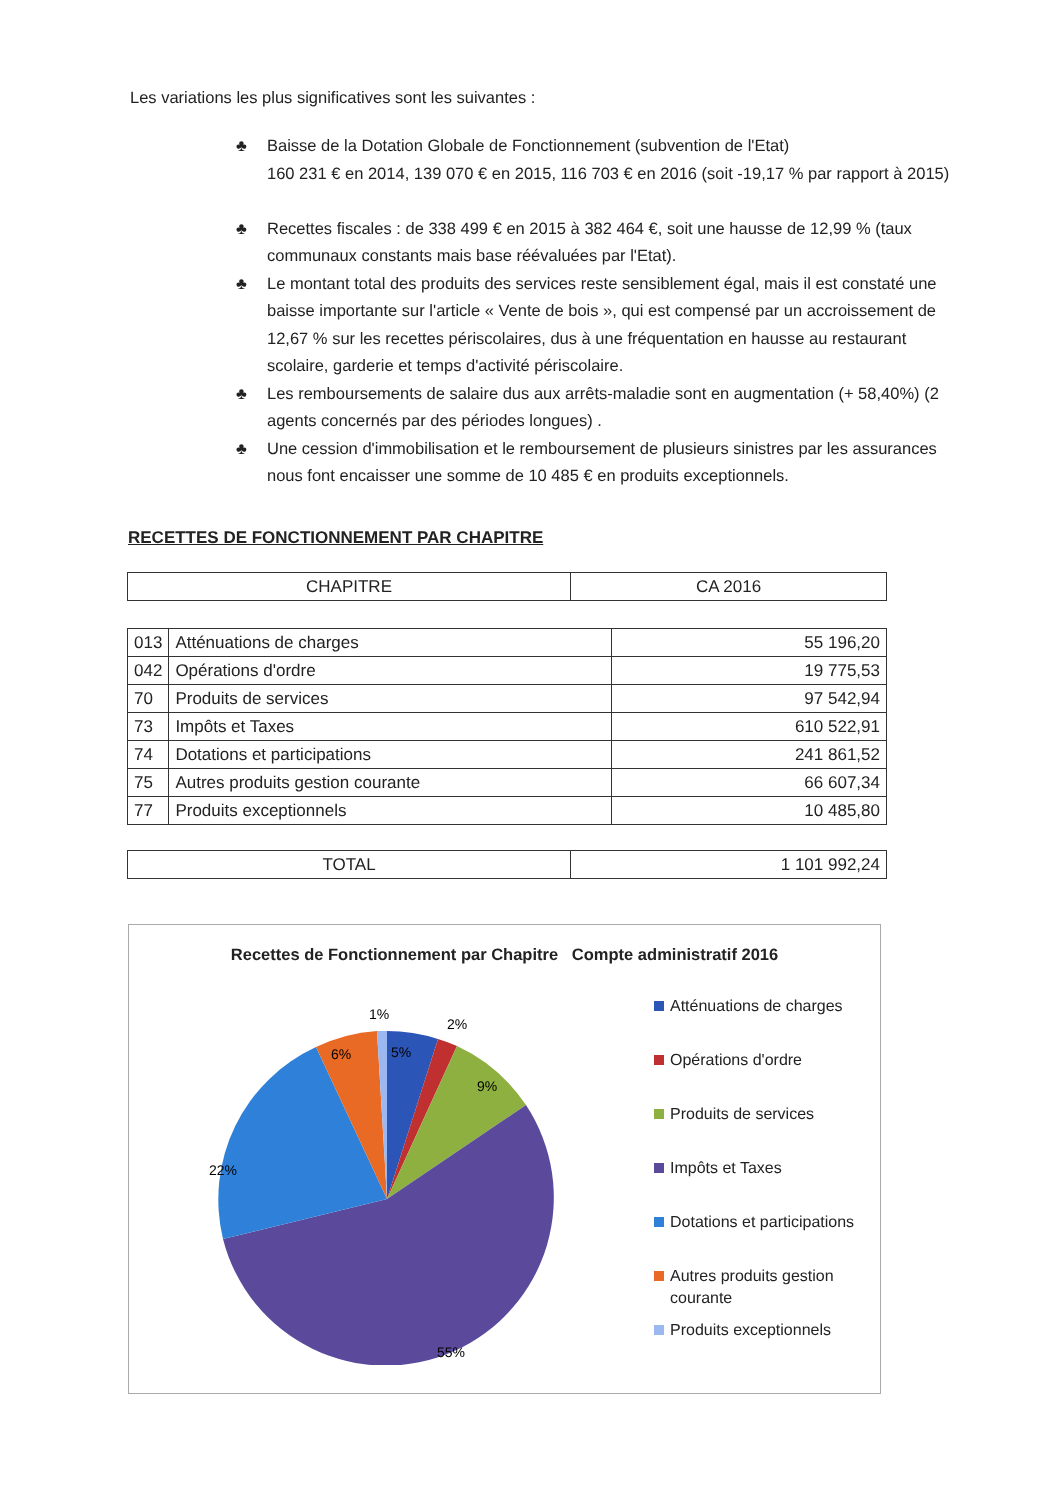Les variations les plus significatives sont les suivantes :
♣ Baisse de la Dotation Globale de Fonctionnement (subvention de l'Etat)
160 231 € en 2014, 139 070 € en 2015, 116 703 € en 2016 (soit -19,17 % par rapport à 2015)
♣ Recettes fiscales : de 338 499 € en 2015 à 382 464 €, soit une hausse de 12,99 % (taux communaux constants mais base réévaluées par l'Etat).
♣ Le montant total des produits des services reste sensiblement égal, mais il est constaté une baisse importante sur l'article « Vente de bois », qui est compensé par un accroissement de 12,67 % sur les recettes périscolaires, dus à une fréquentation en hausse au restaurant scolaire, garderie et temps d'activité périscolaire.
♣ Les remboursements de salaire dus aux arrêts-maladie sont en augmentation (+ 58,40%) (2 agents concernés par des périodes longues) .
♣ Une cession d'immobilisation et le remboursement de plusieurs sinistres par les assurances nous font encaisser une somme de 10 485 € en produits exceptionnels.
RECETTES DE FONCTIONNEMENT PAR CHAPITRE
| CHAPITRE | CA 2016 |
| --- | --- |
| 013 | Atténuations de charges | 55 196,20 |
| 042 | Opérations d'ordre | 19 775,53 |
| 70 | Produits de services | 97 542,94 |
| 73 | Impôts et Taxes | 610 522,91 |
| 74 | Dotations et participations | 241 861,52 |
| 75 | Autres produits gestion courante | 66 607,34 |
| 77 | Produits exceptionnels | 10 485,80 |
| TOTAL | 1 101 992,24 |
Recettes de Fonctionnement par Chapitre Compte administratif 2016
1%
2%
5%
6%
9%
22%
55%
Atténuations de charges
Opérations d'ordre
Produits de services
Impôts et Taxes
Dotations et participations
Autres produits gestion courante
Produits exceptionnels